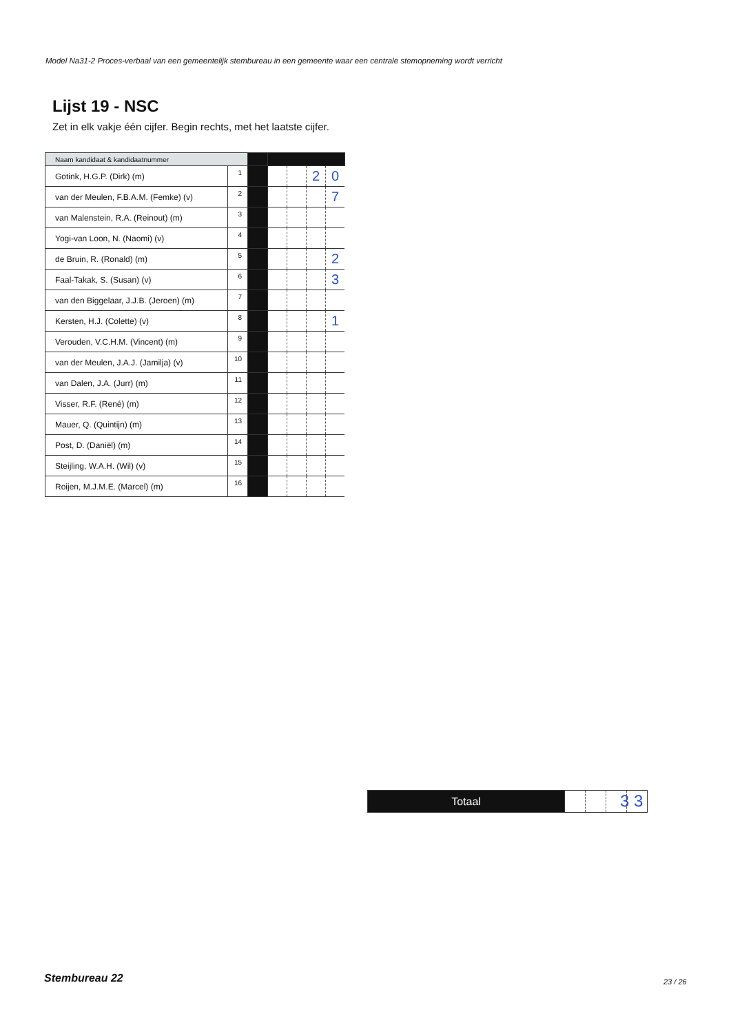Model Na31-2 Proces-verbaal van een gemeentelijk stembureau in een gemeente waar een centrale stemopneming wordt verricht
Lijst 19 - NSC
Zet in elk vakje één cijfer. Begin rechts, met het laatste cijfer.
| Naam kandidaat & kandidaatnummer | | | | | | |
| Gotink, H.G.P. (Dirk) (m) | 1 | | | | 2 | 0 |
| van der Meulen, F.B.A.M. (Femke) (v) | 2 | | | | | 7 |
| van Malenstein, R.A. (Reinout) (m) | 3 | | | | | |
| Yogi-van Loon, N. (Naomi) (v) | 4 | | | | | |
| de Bruin, R. (Ronald) (m) | 5 | | | | | 2 |
| Faal-Takak, S. (Susan) (v) | 6 | | | | | 3 |
| van den Biggelaar, J.J.B. (Jeroen) (m) | 7 | | | | | |
| Kersten, H.J. (Colette) (v) | 8 | | | | | 1 |
| Verouden, V.C.H.M. (Vincent) (m) | 9 | | | | | |
| van der Meulen, J.A.J. (Jamilja) (v) | 10 | | | | | |
| van Dalen, J.A. (Jurr) (m) | 11 | | | | | |
| Visser, R.F. (René) (m) | 12 | | | | | |
| Mauer, Q. (Quintijn) (m) | 13 | | | | | |
| Post, D. (Daniël) (m) | 14 | | | | | |
| Steijling, W.A.H. (Wil) (v) | 15 | | | | | |
| Roijen, M.J.M.E. (Marcel) (m) | 16 | | | | | |
| Totaal | | | | |
3 3
Stembureau 22 23 / 26